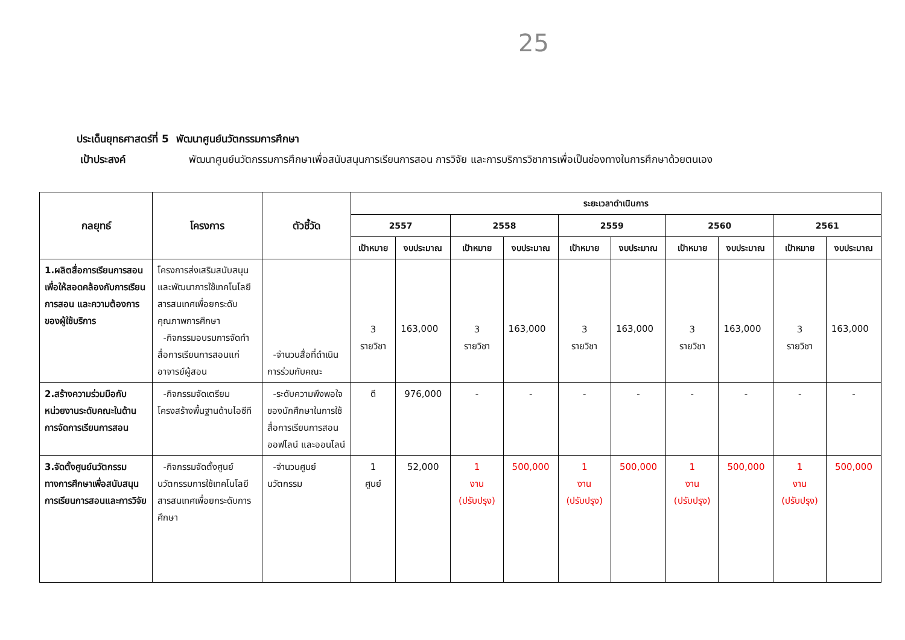25
ประเด็นยุทธศาสตร์ที่ 5 พัฒนาศูนย์นวัตกรรมการศึกษา
เป้าประสงค์ พัฒนาศูนย์นวัตกรรมการศึกษาเพื่อสนับสนุนการเรียนการสอน การวิจัย และการบริการวิชาการเพื่อเป็นช่องทางในการศึกษาด้วยตนเอง
| กลยุทธ์ | โครงการ | ตัวชี้วัด | ระยะเวลาดำเนินการ | | | | | | | | | |
| --- | --- | --- | --- | --- | --- | --- | --- | --- | --- | --- | --- | --- |
| | | | 2557 | | 2558 | | 2559 | | 2560 | | 2561 | |
| | | | เป้าหมาย | งบประมาณ | เป้าหมาย | งบประมาณ | เป้าหมาย | งบประมาณ | เป้าหมาย | งบประมาณ | เป้าหมาย | งบประมาณ |
| 1.ผลิตสื่อการเรียนการสอนเพื่อให้สอดคล้องกับการเรียนการสอน และความต้องการของผู้ใช้บริการ | โครงการส่งเสริมสนับสนุนและพัฒนาการใช้เทคโนโลยีสารสนเทศเพื่อยกระดับคุณภาพการศึกษา -กิจกรรมอบรมการจัดทำสื่อการเรียนการสอนแก่อาจารย์ผู้สอน | -จำนวนสื่อที่ดำเนินการร่วมกับคณะ | 3 รายวิชา | 163,000 | 3 รายวิชา | 163,000 | 3 รายวิชา | 163,000 | 3 รายวิชา | 163,000 | 3 รายวิชา | 163,000 |
| 2.สร้างความร่วมมือกับหน่วยงานระดับคณะในด้านการจัดการเรียนการสอน | -กิจกรรมจัดเตรียมโครงสร้างพื้นฐานด้านไอซีที | -ระดับความพึงพอใจของนักศึกษาในการใช้สื่อการเรียนการสอนออฟไลน์ และออนไลน์ | ดี | 976,000 | - | - | - | - | - | - | - | - |
| 3.จัดตั้งศูนย์นวัตกรรมทางการศึกษาเพื่อสนับสนุนการเรียนการสอนและการวิจัย | -กิจกรรมจัดตั้งศูนย์นวัตกรรมการใช้เทคโนโลยีสารสนเทศเพื่อยกระดับการศึกษา | -จำนวนศูนย์นวัตกรรม | 1 ศูนย์ | 52,000 | 1 งาน (ปรับปรุง) | 500,000 | 1 งาน (ปรับปรุง) | 500,000 | 1 งาน (ปรับปรุง) | 500,000 | 1 งาน (ปรับปรุง) | 500,000 |